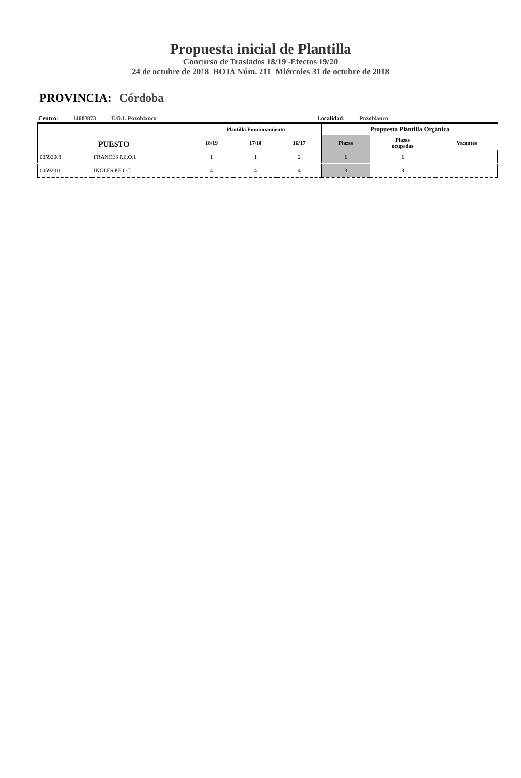Propuesta inicial de Plantilla
Concurso de Traslados 18/19 -Efectos 19/20
24 de octubre de 2018 BOJA Núm. 211 Miércoles 31 de octubre de 2018
PROVINCIA: Córdoba
Centro: 14003873 E.O.I. Pozoblanco Localidad: Pozoblanco
| PUESTO | | Plantilla Funcionamiento | | | Propuesta Plantilla Orgánica | | |
| --- | --- | --- | --- | --- | --- | --- | --- |
| | | 18/19 | 17/18 | 16/17 | Plazas | Plazas ocupadas | Vacantes |
| 00592008 | FRANCES P.E.O.I. | 1 | 1 | 2 | 1 | 1 | |
| 00592011 | INGLES P.E.O.I. | 4 | 4 | 4 | 3 | 3 | |